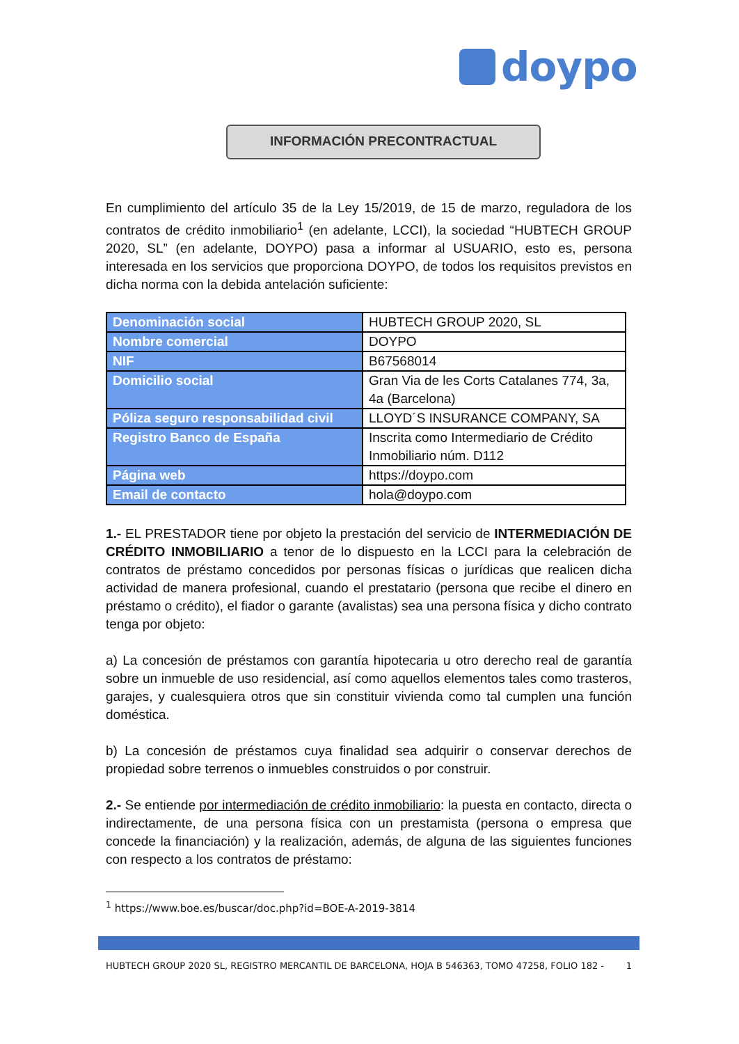doypo
INFORMACIÓN PRECONTRACTUAL
En cumplimiento del artículo 35 de la Ley 15/2019, de 15 de marzo, reguladora de los contratos de crédito inmobiliario<sup>1</sup> (en adelante, LCCI), la sociedad “HUBTECH GROUP 2020, SL” (en adelante, DOYPO) pasa a informar al USUARIO, esto es, persona interesada en los servicios que proporciona DOYPO, de todos los requisitos previstos en dicha norma con la debida antelación suficiente:
| Denominación social | HUBTECH GROUP 2020, SL |
| Nombre comercial | DOYPO |
| NIF | B67568014 |
| Domicilio social | Gran Via de les Corts Catalanes 774, 3a, 4a (Barcelona) |
| Póliza seguro responsabilidad civil | LLOYD´S INSURANCE COMPANY, SA |
| Registro Banco de España | Inscrita como Intermediario de Crédito Inmobiliario núm. D112 |
| Página web | https://doypo.com |
| Email de contacto | hola@doypo.com |
1.- EL PRESTADOR tiene por objeto la prestación del servicio de INTERMEDIACIÓN DE CRÉDITO INMOBILIARIO a tenor de lo dispuesto en la LCCI para la celebración de contratos de préstamo concedidos por personas físicas o jurídicas que realicen dicha actividad de manera profesional, cuando el prestatario (persona que recibe el dinero en préstamo o crédito), el fiador o garante (avalistas) sea una persona física y dicho contrato tenga por objeto:
a) La concesión de préstamos con garantía hipotecaria u otro derecho real de garantía sobre un inmueble de uso residencial, así como aquellos elementos tales como trasteros, garajes, y cualesquiera otros que sin constituir vivienda como tal cumplen una función doméstica.
b) La concesión de préstamos cuya finalidad sea adquirir o conservar derechos de propiedad sobre terrenos o inmuebles construidos o por construir.
2.- Se entiende por intermediación de crédito inmobiliario: la puesta en contacto, directa o indirectamente, de una persona física con un prestamista (persona o empresa que concede la financiación) y la realización, además, de alguna de las siguientes funciones con respecto a los contratos de préstamo:
<sup>1</sup> https://www.boe.es/buscar/doc.php?id=BOE-A-2019-3814
HUBTECH GROUP 2020 SL, REGISTRO MERCANTIL DE BARCELONA, HOJA B 546363, TOMO 47258, FOLIO 182 - 1